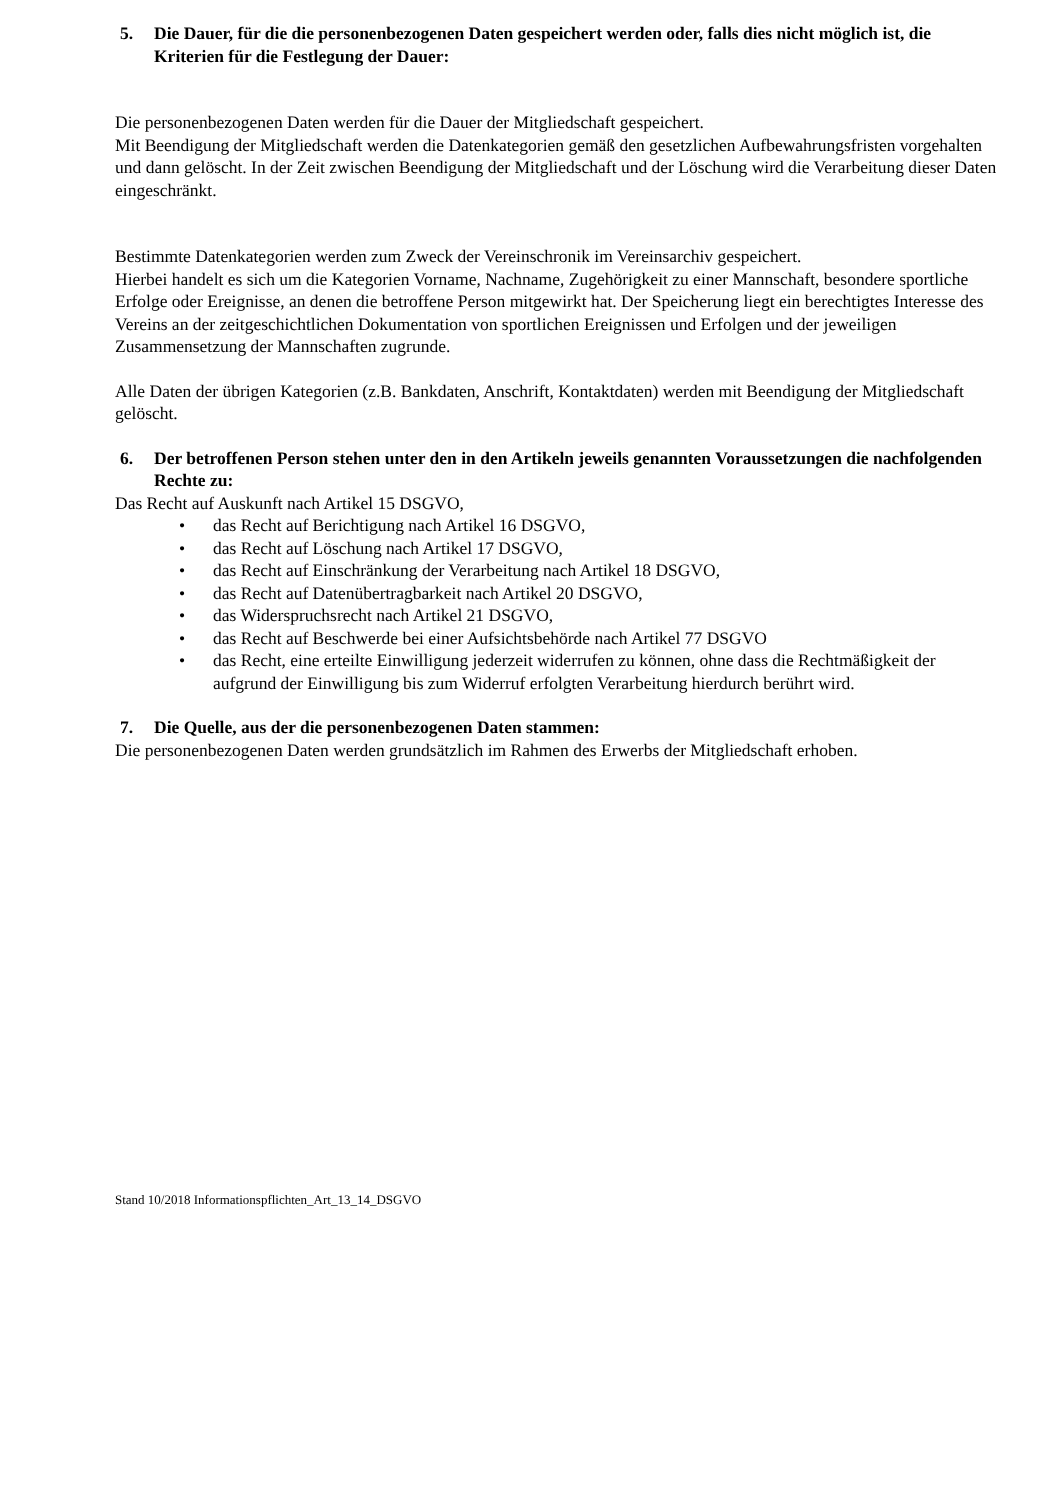5. Die Dauer, für die die personenbezogenen Daten gespeichert werden oder, falls dies nicht möglich ist, die Kriterien für die Festlegung der Dauer:
Die personenbezogenen Daten werden für die Dauer der Mitgliedschaft gespeichert.
Mit Beendigung der Mitgliedschaft werden die Datenkategorien gemäß den gesetzlichen Aufbewahrungsfristen vorgehalten und dann gelöscht. In der Zeit zwischen Beendigung der Mitgliedschaft und der Löschung wird die Verarbeitung dieser Daten eingeschränkt.
Bestimmte Datenkategorien werden zum Zweck der Vereinschronik im Vereinsarchiv gespeichert.
Hierbei handelt es sich um die Kategorien Vorname, Nachname, Zugehörigkeit zu einer Mannschaft, besondere sportliche Erfolge oder Ereignisse, an denen die betroffene Person mitgewirkt hat. Der Speicherung liegt ein berechtigtes Interesse des Vereins an der zeitgeschichtlichen Dokumentation von sportlichen Ereignissen und Erfolgen und der jeweiligen Zusammensetzung der Mannschaften zugrunde.
Alle Daten der übrigen Kategorien (z.B. Bankdaten, Anschrift, Kontaktdaten) werden mit Beendigung der Mitgliedschaft gelöscht.
6. Der betroffenen Person stehen unter den in den Artikeln jeweils genannten Voraussetzungen die nachfolgenden Rechte zu:
Das Recht auf Auskunft nach Artikel 15 DSGVO,
• das Recht auf Berichtigung nach Artikel 16 DSGVO,
• das Recht auf Löschung nach Artikel 17 DSGVO,
• das Recht auf Einschränkung der Verarbeitung nach Artikel 18 DSGVO,
• das Recht auf Datenübertragbarkeit nach Artikel 20 DSGVO,
• das Widerspruchsrecht nach Artikel 21 DSGVO,
• das Recht auf Beschwerde bei einer Aufsichtsbehörde nach Artikel 77 DSGVO
• das Recht, eine erteilte Einwilligung jederzeit widerrufen zu können, ohne dass die Rechtmäßigkeit der aufgrund der Einwilligung bis zum Widerruf erfolgten Verarbeitung hierdurch berührt wird.
7. Die Quelle, aus der die personenbezogenen Daten stammen:
Die personenbezogenen Daten werden grundsätzlich im Rahmen des Erwerbs der Mitgliedschaft erhoben.
Stand 10/2018 Informationspflichten_Art_13_14_DSGVO